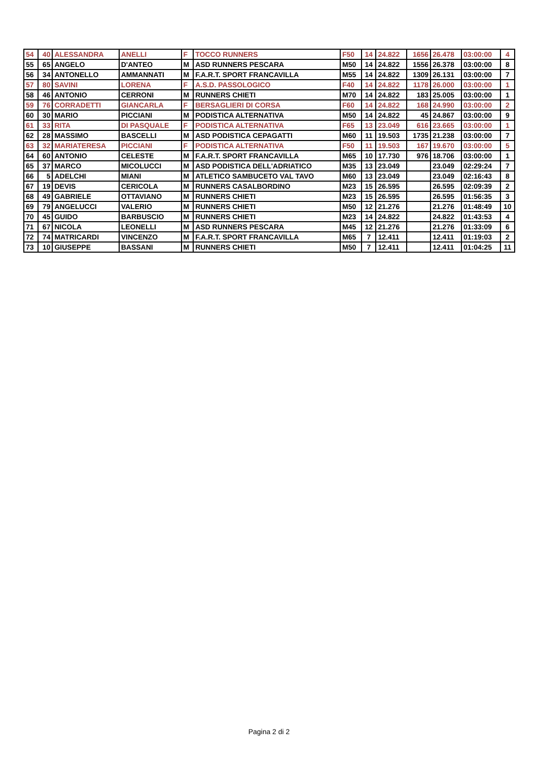| 54 | 40 | ALESSANDRA | ANELLI | F | TOCCO RUNNERS | F50 | 14 | 24.822 | 1656 | 26.478 | 03:00:00 | 4 |
| 55 | 65 | ANGELO | D'ANTEO | M | ASD RUNNERS PESCARA | M50 | 14 | 24.822 | 1556 | 26.378 | 03:00:00 | 8 |
| 56 | 34 | ANTONELLO | AMMANNATI | M | F.A.R.T. SPORT FRANCAVILLA | M55 | 14 | 24.822 | 1309 | 26.131 | 03:00:00 | 7 |
| 57 | 80 | SAVINI | LORENA | F | A.S.D. PASSOLOGICO | F40 | 14 | 24.822 | 1178 | 26.000 | 03:00:00 | 1 |
| 58 | 46 | ANTONIO | CERRONI | M | RUNNERS CHIETI | M70 | 14 | 24.822 | 183 | 25.005 | 03:00:00 | 1 |
| 59 | 76 | CORRADETTI | GIANCARLA | F | BERSAGLIERI DI CORSA | F60 | 14 | 24.822 | 168 | 24.990 | 03:00:00 | 2 |
| 60 | 30 | MARIO | PICCIANI | M | PODISTICA ALTERNATIVA | M50 | 14 | 24.822 | 45 | 24.867 | 03:00:00 | 9 |
| 61 | 33 | RITA | DI PASQUALE | F | PODISTICA ALTERNATIVA | F65 | 13 | 23.049 | 616 | 23.665 | 03:00:00 | 1 |
| 62 | 28 | MASSIMO | BASCELLI | M | ASD PODISTICA CEPAGATTI | M60 | 11 | 19.503 | 1735 | 21.238 | 03:00:00 | 7 |
| 63 | 32 | MARIATERESA | PICCIANI | F | PODISTICA ALTERNATIVA | F50 | 11 | 19.503 | 167 | 19.670 | 03:00:00 | 5 |
| 64 | 60 | ANTONIO | CELESTE | M | F.A.R.T. SPORT FRANCAVILLA | M65 | 10 | 17.730 | 976 | 18.706 | 03:00:00 | 1 |
| 65 | 37 | MARCO | MICOLUCCI | M | ASD PODISTICA DELL'ADRIATICO | M35 | 13 | 23.049 | | 23.049 | 02:29:24 | 7 |
| 66 | 5 | ADELCHI | MIANI | M | ATLETICO SAMBUCETO VAL TAVO | M60 | 13 | 23.049 | | 23.049 | 02:16:43 | 8 |
| 67 | 19 | DEVIS | CERICOLA | M | RUNNERS CASALBORDINO | M23 | 15 | 26.595 | | 26.595 | 02:09:39 | 2 |
| 68 | 49 | GABRIELE | OTTAVIANO | M | RUNNERS CHIETI | M23 | 15 | 26.595 | | 26.595 | 01:56:35 | 3 |
| 69 | 79 | ANGELUCCI | VALERIO | M | RUNNERS CHIETI | M50 | 12 | 21.276 | | 21.276 | 01:48:49 | 10 |
| 70 | 45 | GUIDO | BARBUSCIO | M | RUNNERS CHIETI | M23 | 14 | 24.822 | | 24.822 | 01:43:53 | 4 |
| 71 | 67 | NICOLA | LEONELLI | M | ASD RUNNERS PESCARA | M45 | 12 | 21.276 | | 21.276 | 01:33:09 | 6 |
| 72 | 74 | MATRICARDI | VINCENZO | M | F.A.R.T. SPORT FRANCAVILLA | M65 | 7 | 12.411 | | 12.411 | 01:19:03 | 2 |
| 73 | 10 | GIUSEPPE | BASSANI | M | RUNNERS CHIETI | M50 | 7 | 12.411 | | 12.411 | 01:04:25 | 11 |
Pagina 2 di 2